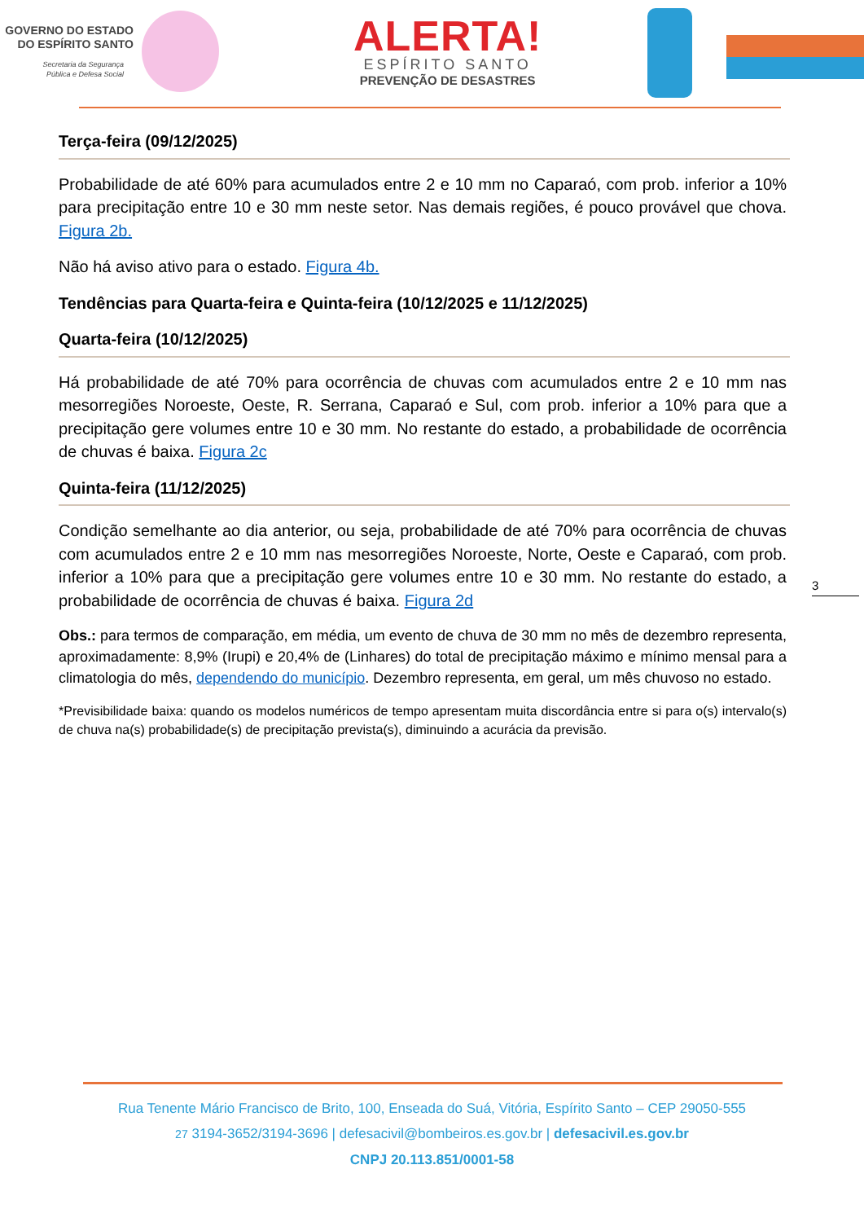GOVERNO DO ESTADO
DO ESPÍRITO SANTO
Secretaria da Segurança
Pública e Defesa Social
ALERTA!
ESPÍRITO SANTO
PREVENÇÃO DE DESASTRES
Terça-feira (09/12/2025)
Probabilidade de até 60% para acumulados entre 2 e 10 mm no Caparaó, com prob. inferior a 10% para precipitação entre 10 e 30 mm neste setor. Nas demais regiões, é pouco provável que chova. Figura 2b.
Não há aviso ativo para o estado. Figura 4b.
Tendências para Quarta-feira e Quinta-feira (10/12/2025 e 11/12/2025)
Quarta-feira (10/12/2025)
Há probabilidade de até 70% para ocorrência de chuvas com acumulados entre 2 e 10 mm nas mesorregiões Noroeste, Oeste, R. Serrana, Caparaó e Sul, com prob. inferior a 10% para que a precipitação gere volumes entre 10 e 30 mm. No restante do estado, a probabilidade de ocorrência de chuvas é baixa. Figura 2c
Quinta-feira (11/12/2025)
Condição semelhante ao dia anterior, ou seja, probabilidade de até 70% para ocorrência de chuvas com acumulados entre 2 e 10 mm nas mesorregiões Noroeste, Norte, Oeste e Caparaó, com prob. inferior a 10% para que a precipitação gere volumes entre 10 e 30 mm. No restante do estado, a probabilidade de ocorrência de chuvas é baixa. Figura 2d
Obs.: para termos de comparação, em média, um evento de chuva de 30 mm no mês de dezembro representa, aproximadamente: 8,9% (Irupi) e 20,4% de (Linhares) do total de precipitação máximo e mínimo mensal para a climatologia do mês, dependendo do município. Dezembro representa, em geral, um mês chuvoso no estado.
*Previsibilidade baixa: quando os modelos numéricos de tempo apresentam muita discordância entre si para o(s) intervalo(s) de chuva na(s) probabilidade(s) de precipitação prevista(s), diminuindo a acurácia da previsão.
3
Rua Tenente Mário Francisco de Brito, 100, Enseada do Suá, Vitória, Espírito Santo – CEP 29050-555
27 3194-3652/3194-3696 | defesacivil@bombeiros.es.gov.br | defesacivil.es.gov.br
CNPJ 20.113.851/0001-58